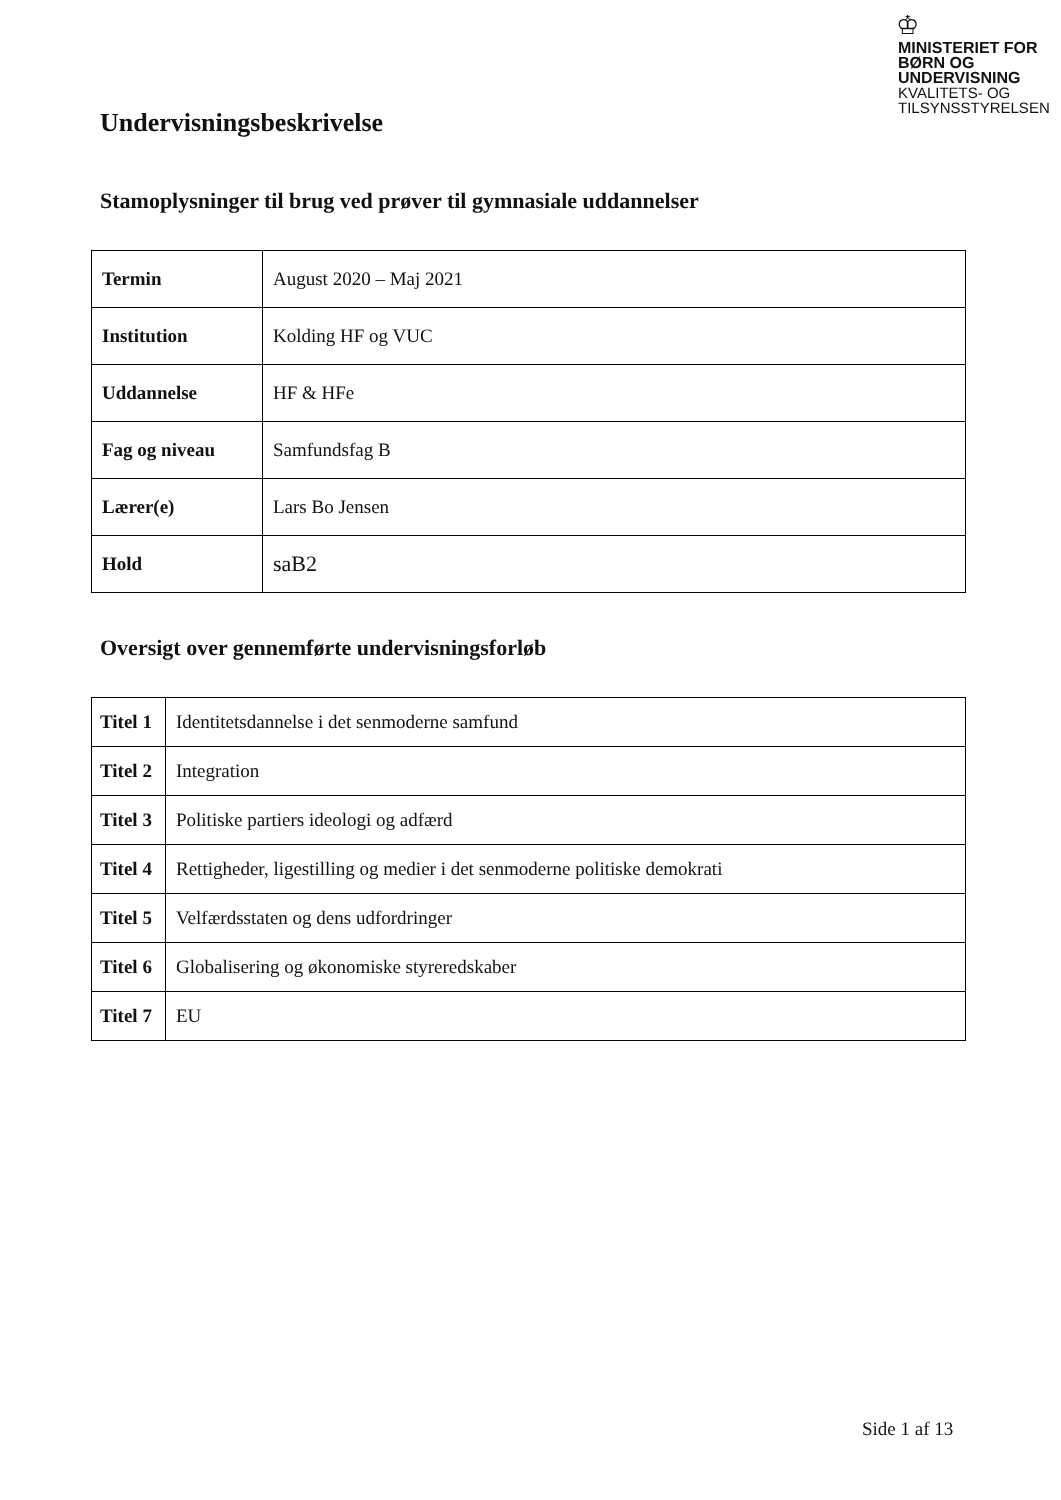♔
MINISTERIET FOR
BØRN OG
UNDERVISNING
KVALITETS- OG
TILSYNSSTYRELSEN
Undervisningsbeskrivelse
Stamoplysninger til brug ved prøver til gymnasiale uddannelser
| Termin | August 2020 – Maj 2021 |
| Institution | Kolding HF og VUC |
| Uddannelse | HF & HFe |
| Fag og niveau | Samfundsfag B |
| Lærer(e) | Lars Bo Jensen |
| Hold | saB2 |
Oversigt over gennemførte undervisningsforløb
| Titel 1 | Identitetsdannelse i det senmoderne samfund |
| Titel 2 | Integration |
| Titel 3 | Politiske partiers ideologi og adfærd |
| Titel 4 | Rettigheder, ligestilling og medier i det senmoderne politiske demokrati |
| Titel 5 | Velfærdsstaten og dens udfordringer |
| Titel 6 | Globalisering og økonomiske styreredskaber |
| Titel 7 | EU |
Side 1 af 13